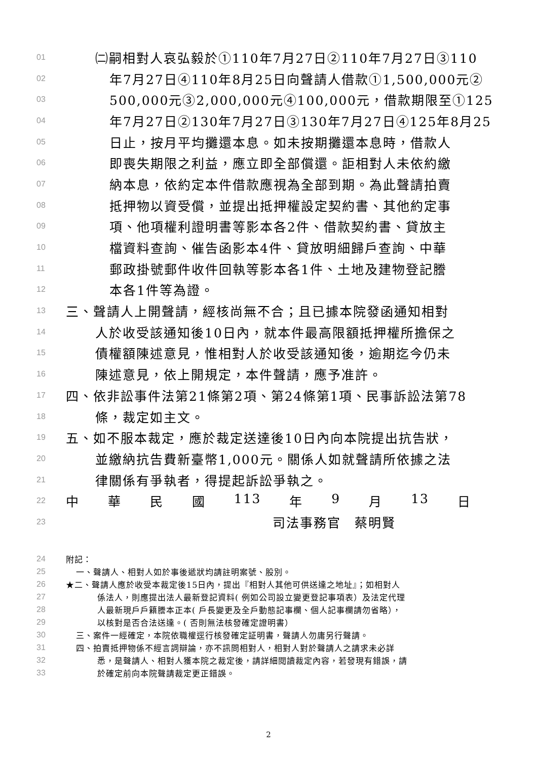01 ㈡嗣相對人哀弘毅於①110年7月27日②110年7月27日③110
02 年7月27日④110年8月25日向聲請人借款①1,500,000元②
03 500,000元③2,000,000元④100,000元，借款期限至①125
04 年7月27日②130年7月27日③130年7月27日④125年8月25
05 日止，按月平均攤還本息。如未按期攤還本息時，借款人
06 即喪失期限之利益，應立即全部償還。詎相對人未依約繳
07 納本息，依約定本件借款應視為全部到期。為此聲請拍賣
08 抵押物以資受償，並提出抵押權設定契約書、其他約定事
09 項、他項權利證明書等影本各2件、借款契約書、貸放主
10 檔資料查詢、催告函影本4件、貸放明細歸戶查詢、中華
11 郵政掛號郵件收件回執等影本各1件、土地及建物登記謄
12 本各1件等為證。
13 三、聲請人上開聲請，經核尚無不合；且已據本院發函通知相對
14 人於收受該通知後10日內，就本件最高限額抵押權所擔保之
15 債權額陳述意見，惟相對人於收受該通知後，逾期迄今仍未
16 陳述意見，依上開規定，本件聲請，應予准許。
17 四、依非訟事件法第21條第2項、第24條第1項、民事訴訟法第78
18 條，裁定如主文。
19 五、如不服本裁定，應於裁定送達後10日內向本院提出抗告狀，
20 並繳納抗告費新臺幣1,000元。關係人如就聲請所依據之法
21 律關係有爭執者，得提起訴訟爭執之。
22 中 華 民 國 113 年 9 月 13 日
23 司法事務官　蔡明賢
24 附記：
25 一、聲請人、相對人如於事後遞狀均請註明案號、股別。
26 ★二、聲請人應於收受本裁定後15日內，提出『相對人其他可供送達之地址』；如相對人
27 係法人，則應提出法人最新登記資料( 例如公司設立變更登記事項表）及法定代理
28 人最新現戶戶籍謄本正本( 戶長變更及全戶動態記事欄、個人記事欄請勿省略），
29 以核對是否合法送達。( 否則無法核發確定證明書）
30 三、案件一經確定，本院依職權逕行核發確定証明書，聲請人勿庸另行聲請。
31 四、拍賣抵押物係不經言詞辯論，亦不訊問相對人，相對人對於聲請人之請求未必詳
32 悉，是聲請人、相對人獲本院之裁定後，請詳細閱讀裁定內容，若發現有錯誤，請
33 於確定前向本院聲請裁定更正錯誤。
2